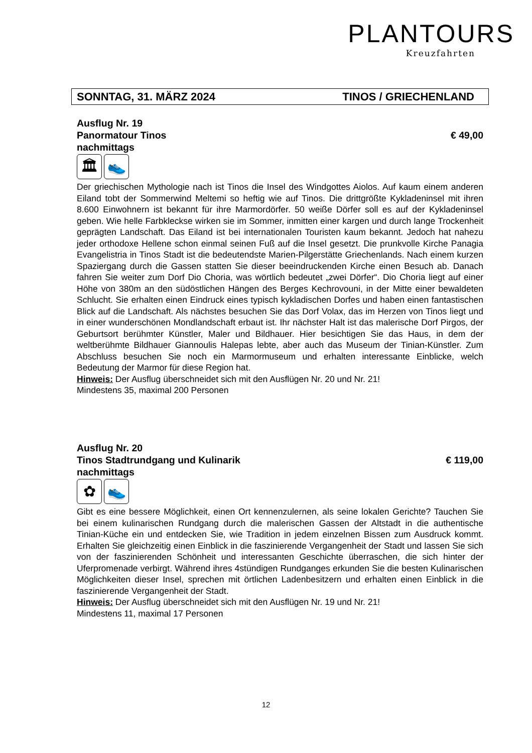PLANTOURS
Kreuzfahrten
SONNTAG, 31. MÄRZ 2024 TINOS / GRIECHENLAND
Ausflug Nr. 19
Panormatour Tinos € 49,00
nachmittags
🏛 👟
Der griechischen Mythologie nach ist Tinos die Insel des Windgottes Aiolos. Auf kaum einem anderen Eiland tobt der Sommerwind Meltemi so heftig wie auf Tinos. Die drittgrößte Kykladeninsel mit ihren 8.600 Einwohnern ist bekannt für ihre Marmordörfer. 50 weiße Dörfer soll es auf der Kykladeninsel geben. Wie helle Farbkleckse wirken sie im Sommer, inmitten einer kargen und durch lange Trockenheit geprägten Landschaft. Das Eiland ist bei internationalen Touristen kaum bekannt. Jedoch hat nahezu jeder orthodoxe Hellene schon einmal seinen Fuß auf die Insel gesetzt. Die prunkvolle Kirche Panagia Evangelistria in Tinos Stadt ist die bedeutendste Marien-Pilgerstätte Griechenlands. Nach einem kurzen Spaziergang durch die Gassen statten Sie dieser beeindruckenden Kirche einen Besuch ab. Danach fahren Sie weiter zum Dorf Dio Choria, was wörtlich bedeutet „zwei Dörfer“. Dio Choria liegt auf einer Höhe von 380m an den südöstlichen Hängen des Berges Kechrovouni, in der Mitte einer bewaldeten Schlucht. Sie erhalten einen Eindruck eines typisch kykladischen Dorfes und haben einen fantastischen Blick auf die Landschaft. Als nächstes besuchen Sie das Dorf Volax, das im Herzen von Tinos liegt und in einer wunderschönen Mondlandschaft erbaut ist. Ihr nächster Halt ist das malerische Dorf Pirgos, der Geburtsort berühmter Künstler, Maler und Bildhauer. Hier besichtigen Sie das Haus, in dem der weltberühmte Bildhauer Giannoulis Halepas lebte, aber auch das Museum der Tinian-Künstler. Zum Abschluss besuchen Sie noch ein Marmormuseum und erhalten interessante Einblicke, welch Bedeutung der Marmor für diese Region hat.
Hinweis: Der Ausflug überschneidet sich mit den Ausflügen Nr. 20 und Nr. 21!
Mindestens 35, maximal 200 Personen
Ausflug Nr. 20
Tinos Stadtrundgang und Kulinarik € 119,00
nachmittags
✿ 👟
Gibt es eine bessere Möglichkeit, einen Ort kennenzulernen, als seine lokalen Gerichte? Tauchen Sie bei einem kulinarischen Rundgang durch die malerischen Gassen der Altstadt in die authentische Tinian-Küche ein und entdecken Sie, wie Tradition in jedem einzelnen Bissen zum Ausdruck kommt. Erhalten Sie gleichzeitig einen Einblick in die faszinierende Vergangenheit der Stadt und lassen Sie sich von der faszinierenden Schönheit und interessanten Geschichte überraschen, die sich hinter der Uferpromenade verbirgt. Während ihres 4stündigen Rundganges erkunden Sie die besten Kulinarischen Möglichkeiten dieser Insel, sprechen mit örtlichen Ladenbesitzern und erhalten einen Einblick in die faszinierende Vergangenheit der Stadt.
Hinweis: Der Ausflug überschneidet sich mit den Ausflügen Nr. 19 und Nr. 21!
Mindestens 11, maximal 17 Personen
12